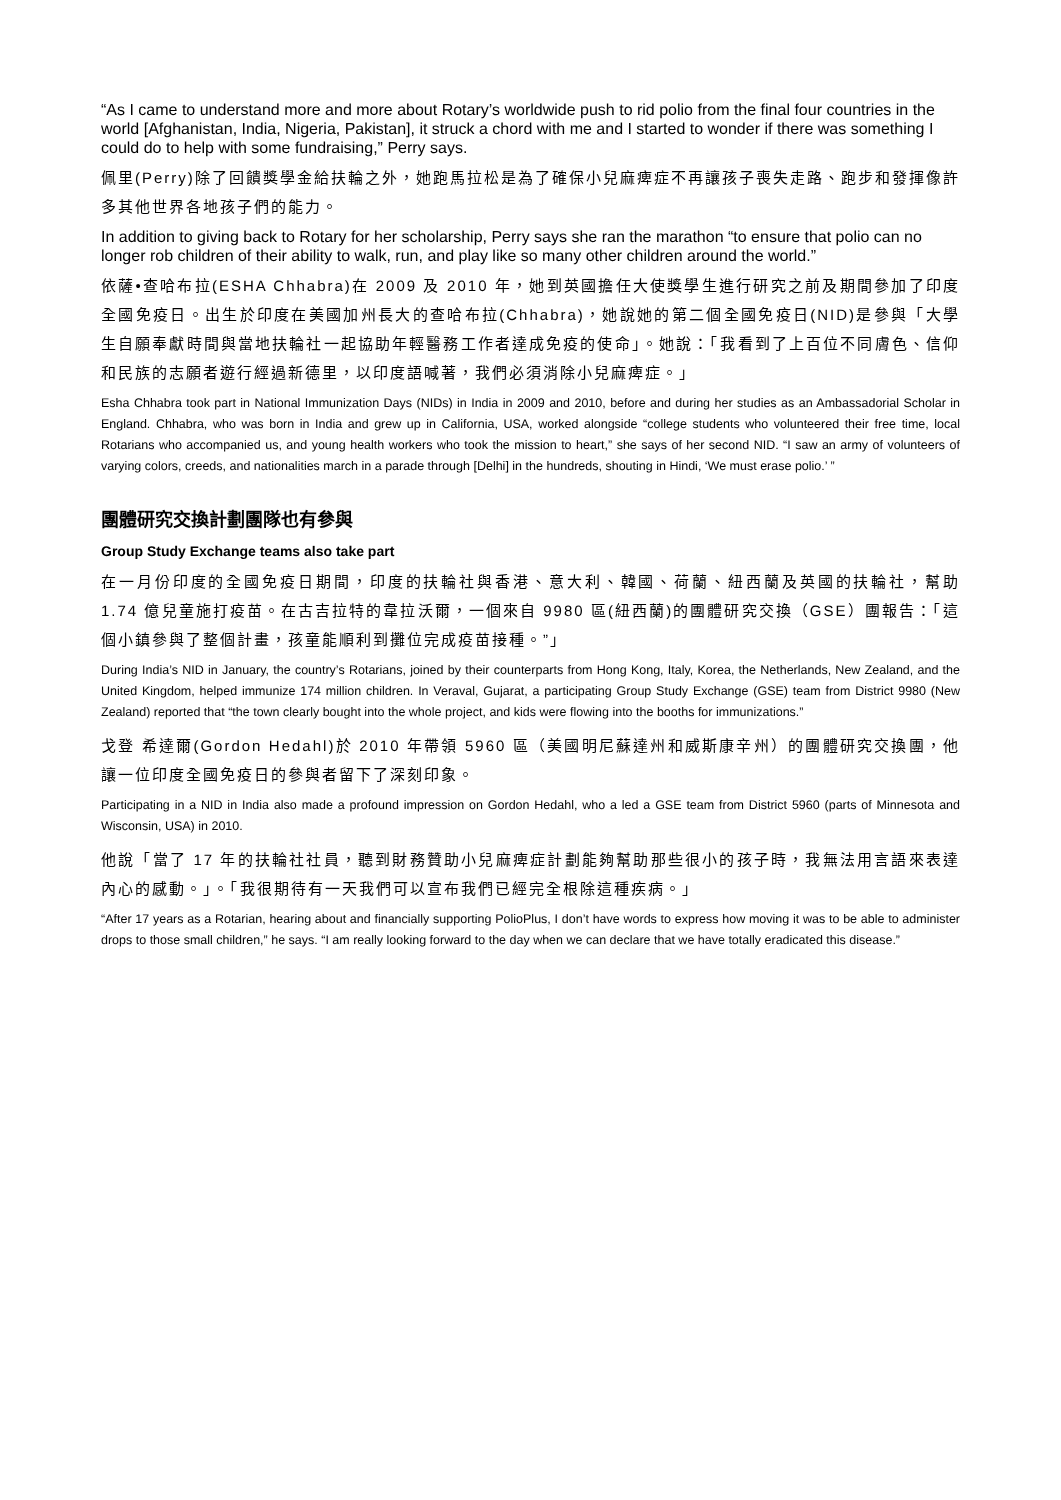“As I came to understand more and more about Rotary’s worldwide push to rid polio from the final four countries in the world [Afghanistan, India, Nigeria, Pakistan], it struck a chord with me and I started to wonder if there was something I could do to help with some fundraising,” Perry says.
佩里(Perry)除了回饋獎學金給扶輪之外，她跑馬拉松是為了確保小兒麻痺症不再讓孩子喪失走路、跑步和發揮像許多其他世界各地孩子們的能力。
In addition to giving back to Rotary for her scholarship, Perry says she ran the marathon “to ensure that polio can no longer rob children of their ability to walk, run, and play like so many other children around the world.”
依薩•查哈布拉(ESHA Chhabra)在 2009 及 2010 年，她到英國擔任大使獎學生進行研究之前及期間參加了印度全國免疫日。出生於印度在美國加州長大的查哈布拉(Chhabra)，她說她的第二個全國免疫日(NID)是參與「大學生自願奉獻時間與當地扶輪社一起協助年輕醫務工作者達成免疫的使命」。她說：「我看到了上百位不同膚色、信仰和民族的志願者遊行經過新德里，以印度語喊著，我們必須消除小兒麻痺症。」
Esha Chhabra took part in National Immunization Days (NIDs) in India in 2009 and 2010, before and during her studies as an Ambassadorial Scholar in England. Chhabra, who was born in India and grew up in California, USA, worked alongside “college students who volunteered their free time, local Rotarians who accompanied us, and young health workers who took the mission to heart,” she says of her second NID. “I saw an army of volunteers of varying colors, creeds, and nationalities march in a parade through [Delhi] in the hundreds, shouting in Hindi, ‘We must erase polio.’ ”
團體研究交換計劃團隊也有參與
Group Study Exchange teams also take part
在一月份印度的全國免疫日期間，印度的扶輪社與香港、意大利、韓國、荷蘭、紐西蘭及英國的扶輪社，幫助 1.74 億兒童施打疫苗。在古吉拉特的韋拉沃爾，一個來自 9980 區(紐西蘭)的團體研究交換（GSE）團報告：「這個小鎮參與了整個計畫，孩童能順利到攤位完成疫苗接種。”」
During India’s NID in January, the country’s Rotarians, joined by their counterparts from Hong Kong, Italy, Korea, the Netherlands, New Zealand, and the United Kingdom, helped immunize 174 million children. In Veraval, Gujarat, a participating Group Study Exchange (GSE) team from District 9980 (New Zealand) reported that “the town clearly bought into the whole project, and kids were flowing into the booths for immunizations.”
戈登 希達爾(Gordon Hedahl)於 2010 年帶領 5960 區（美國明尼蘇達州和威斯康辛州）的團體研究交換團，他讓一位印度全國免疫日的參與者留下了深刻印象。
Participating in a NID in India also made a profound impression on Gordon Hedahl, who a led a GSE team from District 5960 (parts of Minnesota and Wisconsin, USA) in 2010.
他說「當了 17 年的扶輪社社員，聽到財務贊助小兒麻痺症計劃能夠幫助那些很小的孩子時，我無法用言語來表達內心的感動。」。「我很期待有一天我們可以宣布我們已經完全根除這種疾病。」
“After 17 years as a Rotarian, hearing about and financially supporting PolioPlus, I don’t have words to express how moving it was to be able to administer drops to those small children,” he says. “I am really looking forward to the day when we can declare that we have totally eradicated this disease.”